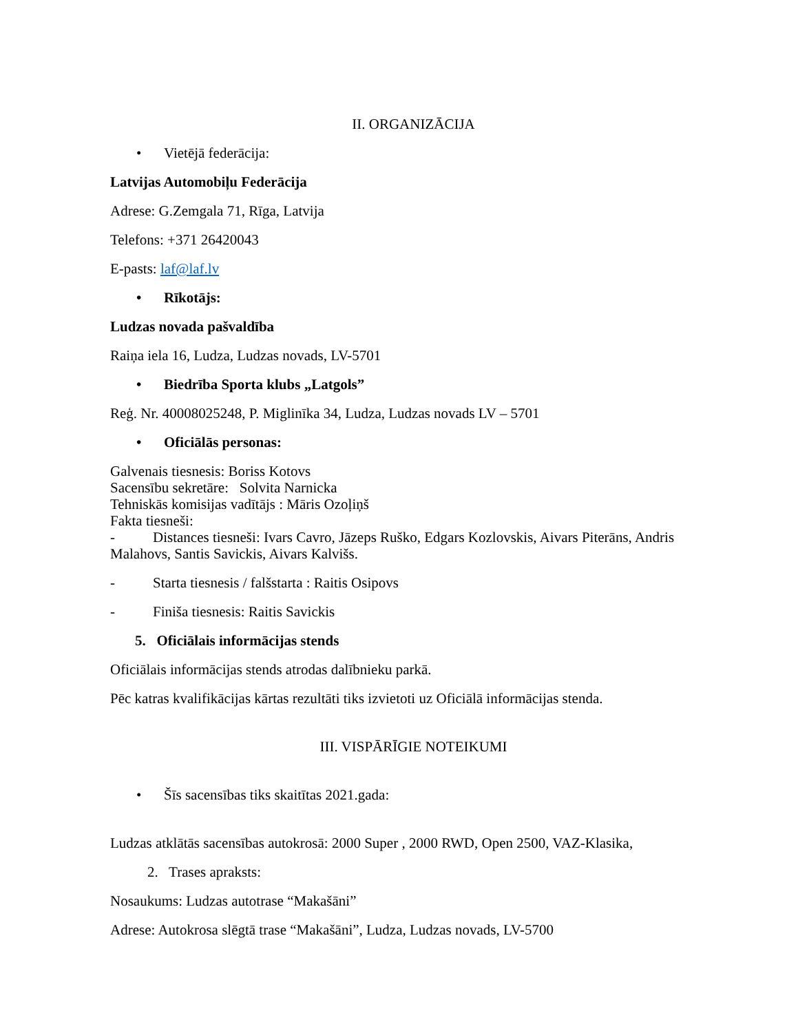II. ORGANIZĀCIJA
• Vietējā federācija:
Latvijas Automobiļu Federācija
Adrese: G.Zemgala 71, Rīga, Latvija
Telefons: +371 26420043
E-pasts: laf@laf.lv
• Rīkotājs:
Ludzas novada pašvaldība
Raiņa iela 16, Ludza, Ludzas novads, LV-5701
• Biedrība Sporta klubs „Latgols”
Reģ. Nr. 40008025248, P. Miglinīka 34, Ludza, Ludzas novads LV – 5701
• Oficiālās personas:
Galvenais tiesnesis: Boriss Kotovs
Sacensību sekretāre: Solvita Narnicka
Tehniskās komisijas vadītājs : Māris Ozoļiņš
Fakta tiesneši:
- Distances tiesneši: Ivars Cavro, Jāzeps Ruško, Edgars Kozlovskis, Aivars Piterāns, Andris Malahovs, Santis Savickis, Aivars Kalvišs.
- Starta tiesnesis / falšstarta : Raitis Osipovs
- Finiša tiesnesis: Raitis Savickis
5. Oficiālais informācijas stends
Oficiālais informācijas stends atrodas dalībnieku parkā.
Pēc katras kvalifikācijas kārtas rezultāti tiks izvietoti uz Oficiālā informācijas stenda.
III. VISPĀRĪGIE NOTEIKUMI
• Šīs sacensības tiks skaitītas 2021.gada:
Ludzas atklātās sacensības autokrosā: 2000 Super , 2000 RWD, Open 2500, VAZ-Klasika,
2. Trases apraksts:
Nosaukums: Ludzas autotrase “Makašāni”
Adrese: Autokrosa slēgtā trase “Makašāni”, Ludza, Ludzas novads, LV-5700